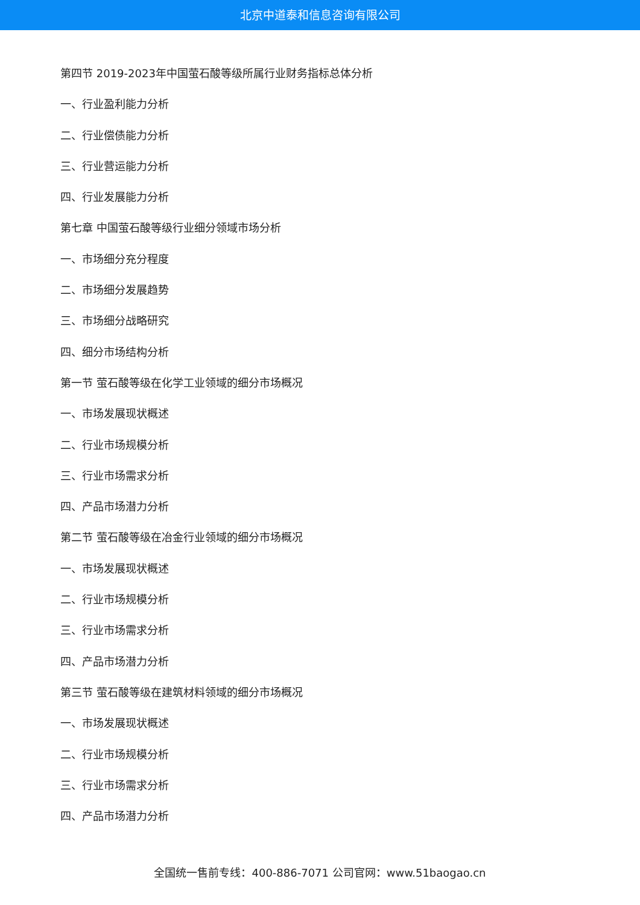北京中道泰和信息咨询有限公司
第四节 2019-2023年中国萤石酸等级所属行业财务指标总体分析
一、行业盈利能力分析
二、行业偿债能力分析
三、行业营运能力分析
四、行业发展能力分析
第七章 中国萤石酸等级行业细分领域市场分析
一、市场细分充分程度
二、市场细分发展趋势
三、市场细分战略研究
四、细分市场结构分析
第一节 萤石酸等级在化学工业领域的细分市场概况
一、市场发展现状概述
二、行业市场规模分析
三、行业市场需求分析
四、产品市场潜力分析
第二节 萤石酸等级在冶金行业领域的细分市场概况
一、市场发展现状概述
二、行业市场规模分析
三、行业市场需求分析
四、产品市场潜力分析
第三节 萤石酸等级在建筑材料领域的细分市场概况
一、市场发展现状概述
二、行业市场规模分析
三、行业市场需求分析
四、产品市场潜力分析
全国统一售前专线：400-886-7071 公司官网：www.51baogao.cn